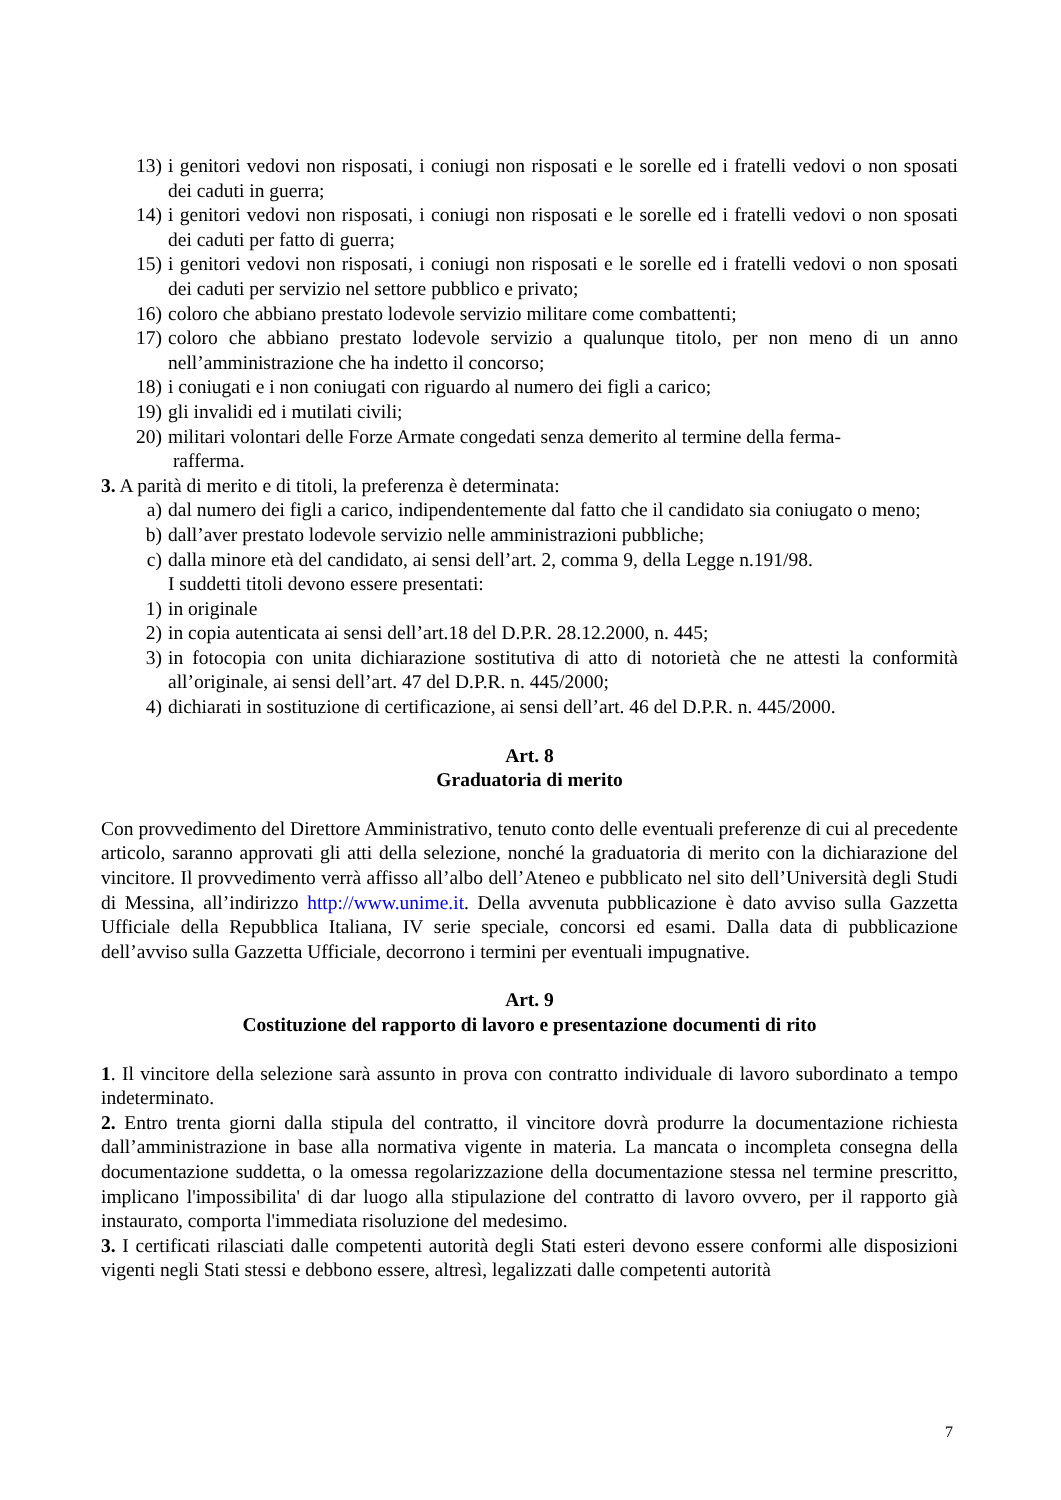13) i genitori vedovi non risposati, i coniugi non risposati e le sorelle ed i fratelli vedovi o non sposati dei caduti in guerra;
14) i genitori vedovi non risposati, i coniugi non risposati e le sorelle ed i fratelli vedovi o non sposati dei caduti per fatto di guerra;
15) i genitori vedovi non risposati, i coniugi non risposati e le sorelle ed i fratelli vedovi o non sposati dei caduti per servizio nel settore pubblico e privato;
16) coloro che abbiano prestato lodevole servizio militare come combattenti;
17) coloro che abbiano prestato lodevole servizio a qualunque titolo, per non meno di un anno nell’amministrazione che ha indetto il concorso;
18) i coniugati e i non coniugati con riguardo al numero dei figli a carico;
19) gli invalidi ed i mutilati civili;
20) militari volontari delle Forze Armate congedati senza demerito al termine della ferma-
rafferma.
3. A parità di merito e di titoli, la preferenza è determinata:
a) dal numero dei figli a carico, indipendentemente dal fatto che il candidato sia coniugato o meno;
b) dall’aver prestato lodevole servizio nelle amministrazioni pubbliche;
c) dalla minore età del candidato, ai sensi dell’art. 2, comma 9, della Legge n.191/98.
I suddetti titoli devono essere presentati:
1) in originale
2) in copia autenticata ai sensi dell’art.18 del D.P.R. 28.12.2000, n. 445;
3) in fotocopia con unita dichiarazione sostitutiva di atto di notorietà che ne attesti la conformità all’originale, ai sensi dell’art. 47 del D.P.R. n. 445/2000;
4) dichiarati in sostituzione di certificazione, ai sensi dell’art. 46 del D.P.R. n. 445/2000.
Art. 8
Graduatoria di merito
Con provvedimento del Direttore Amministrativo, tenuto conto delle eventuali preferenze di cui al precedente articolo, saranno approvati gli atti della selezione, nonché la graduatoria di merito con la dichiarazione del vincitore. Il provvedimento verrà affisso all’albo dell’Ateneo e pubblicato nel sito dell’Università degli Studi di Messina, all’indirizzo http://www.unime.it. Della avvenuta pubblicazione è dato avviso sulla Gazzetta Ufficiale della Repubblica Italiana, IV serie speciale, concorsi ed esami. Dalla data di pubblicazione dell’avviso sulla Gazzetta Ufficiale, decorrono i termini per eventuali impugnative.
Art. 9
Costituzione del rapporto di lavoro e presentazione documenti di rito
1. Il vincitore della selezione sarà assunto in prova con contratto individuale di lavoro subordinato a tempo indeterminato.
2. Entro trenta giorni dalla stipula del contratto, il vincitore dovrà produrre la documentazione richiesta dall’amministrazione in base alla normativa vigente in materia. La mancata o incompleta consegna della documentazione suddetta, o la omessa regolarizzazione della documentazione stessa nel termine prescritto, implicano l'impossibilita' di dar luogo alla stipulazione del contratto di lavoro ovvero, per il rapporto già instaurato, comporta l'immediata risoluzione del medesimo.
3. I certificati rilasciati dalle competenti autorità degli Stati esteri devono essere conformi alle disposizioni vigenti negli Stati stessi e debbono essere, altresì, legalizzati dalle competenti autorità
7